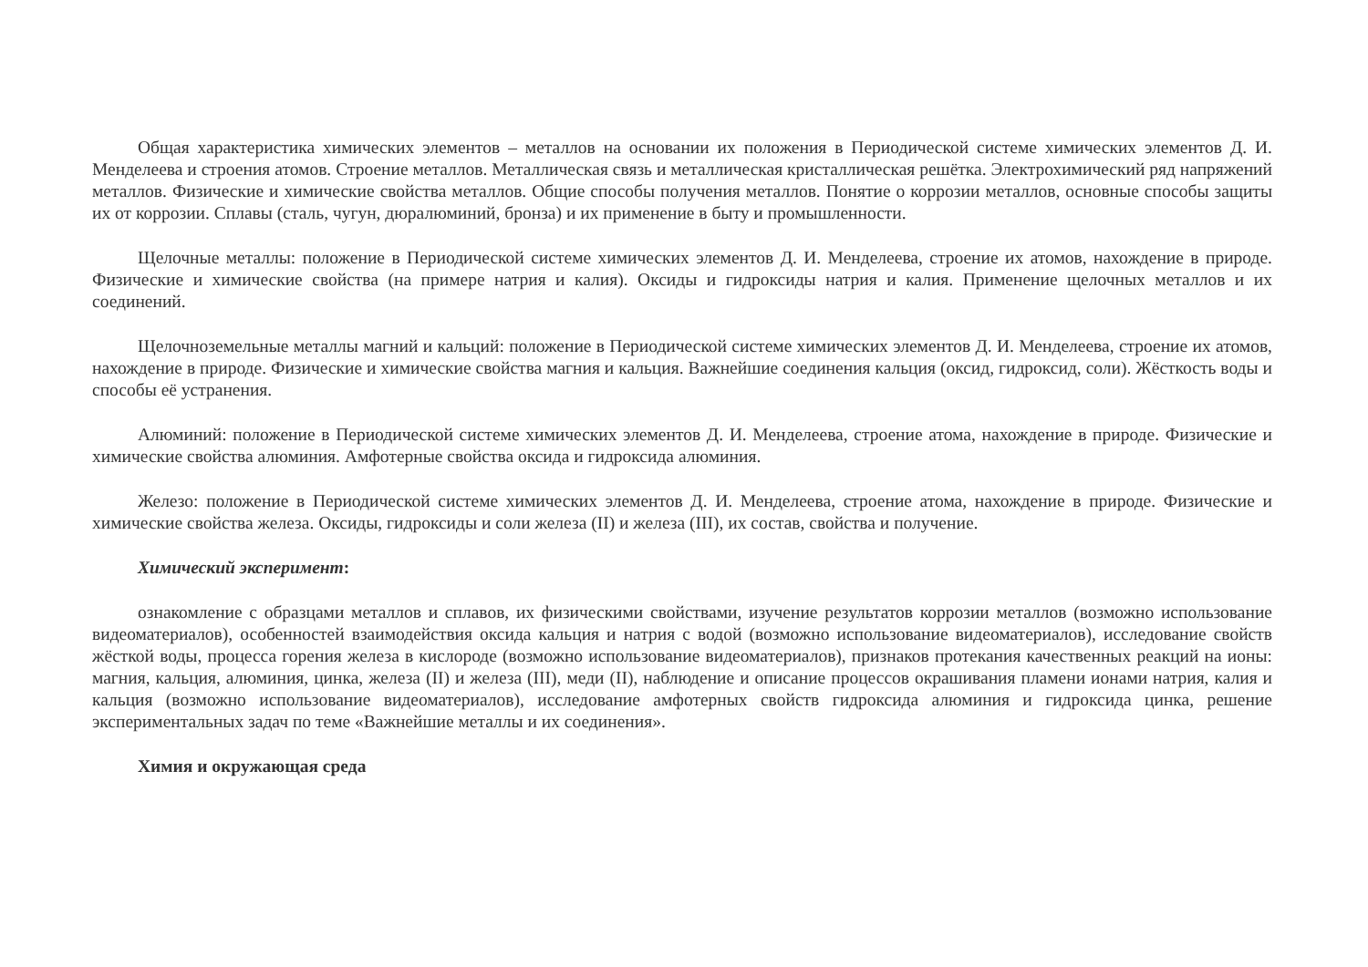Общая характеристика химических элементов – металлов на основании их положения в Периодической системе химических элементов Д. И. Менделеева и строения атомов. Строение металлов. Металлическая связь и металлическая кристаллическая решётка. Электрохимический ряд напряжений металлов. Физические и химические свойства металлов. Общие способы получения металлов. Понятие о коррозии металлов, основные способы защиты их от коррозии. Сплавы (сталь, чугун, дюралюминий, бронза) и их применение в быту и промышленности.
Щелочные металлы: положение в Периодической системе химических элементов Д. И. Менделеева, строение их атомов, нахождение в природе. Физические и химические свойства (на примере натрия и калия). Оксиды и гидроксиды натрия и калия. Применение щелочных металлов и их соединений.
Щелочноземельные металлы магний и кальций: положение в Периодической системе химических элементов Д. И. Менделеева, строение их атомов, нахождение в природе. Физические и химические свойства магния и кальция. Важнейшие соединения кальция (оксид, гидроксид, соли). Жёсткость воды и способы её устранения.
Алюминий: положение в Периодической системе химических элементов Д. И. Менделеева, строение атома, нахождение в природе. Физические и химические свойства алюминия. Амфотерные свойства оксида и гидроксида алюминия.
Железо: положение в Периодической системе химических элементов Д. И. Менделеева, строение атома, нахождение в природе. Физические и химические свойства железа. Оксиды, гидроксиды и соли железа (II) и железа (III), их состав, свойства и получение.
Химический эксперимент:
ознакомление с образцами металлов и сплавов, их физическими свойствами, изучение результатов коррозии металлов (возможно использование видеоматериалов), особенностей взаимодействия оксида кальция и натрия с водой (возможно использование видеоматериалов), исследование свойств жёсткой воды, процесса горения железа в кислороде (возможно использование видеоматериалов), признаков протекания качественных реакций на ионы: магния, кальция, алюминия, цинка, железа (II) и железа (III), меди (II), наблюдение и описание процессов окрашивания пламени ионами натрия, калия и кальция (возможно использование видеоматериалов), исследование амфотерных свойств гидроксида алюминия и гидроксида цинка, решение экспериментальных задач по теме «Важнейшие металлы и их соединения».
Химия и окружающая среда